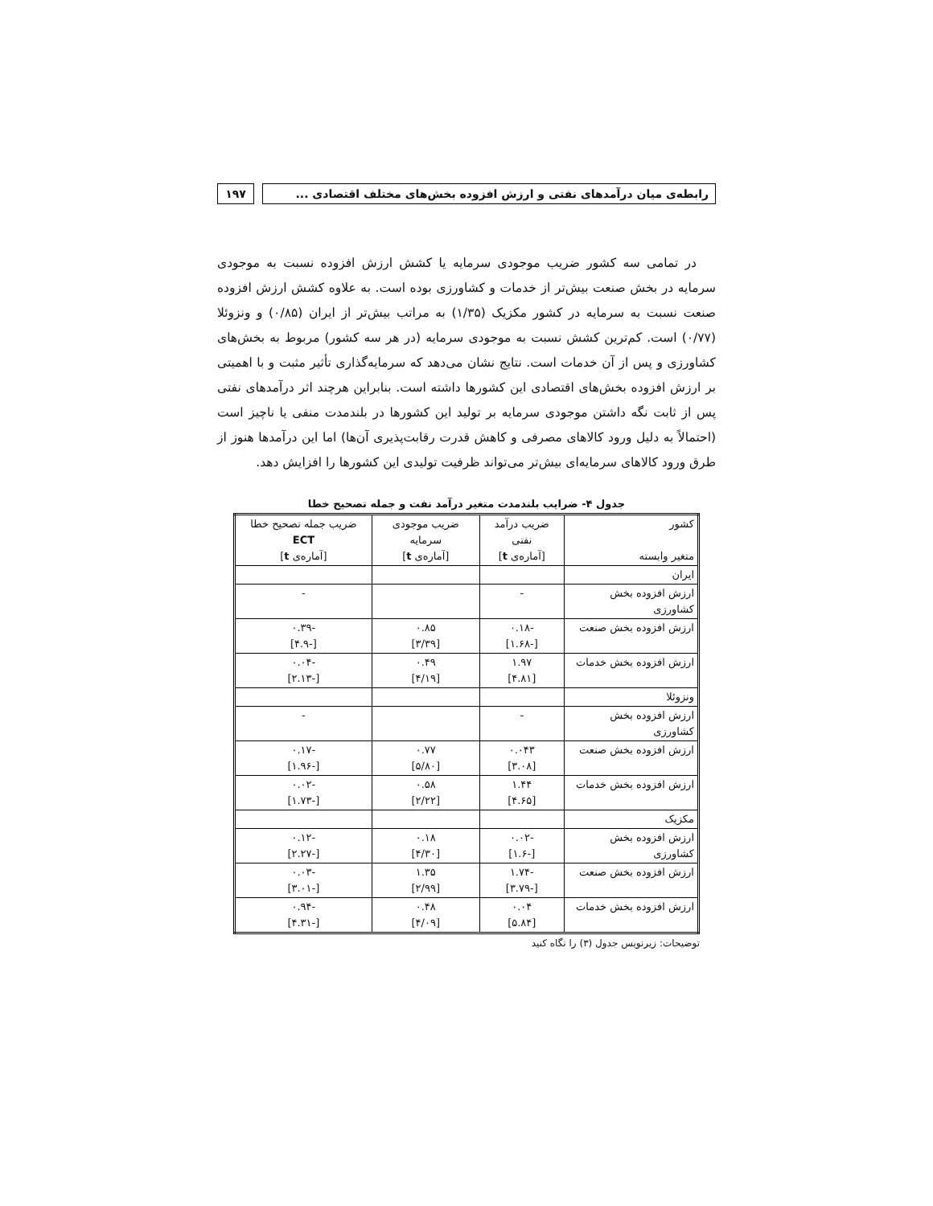رابطه‌ی میان درآمدهای نفتی و ارزش افزوده بخش‌های مختلف اقتصادی ...
۱۹۷
در تمامی سه کشور ضریب موجودی سرمایه یا کشش ارزش افزوده نسبت به موجودی سرمایه در بخش صنعت بیش‌تر از خدمات و کشاورزی بوده است. به علاوه کشش ارزش افزوده صنعت نسبت به سرمایه در کشور مکزیک (۱/۳۵) به مراتب بیش‌تر از ایران (۰/۸۵) و ونزوئلا (۰/۷۷) است. کم‌ترین کشش نسبت به موجودی سرمایه (در هر سه کشور) مربوط به بخش‌های کشاورزی و پس از آن خدمات است. نتایج نشان می‌دهد که سرمایه‌گذاری تأثیر مثبت و با اهمیتی بر ارزش افزوده بخش‌های اقتصادی این کشورها داشته است. بنابراین هرچند اثر درآمدهای نفتی پس از ثابت نگه داشتن موجودی سرمایه بر تولید این کشورها در بلندمدت منفی یا ناچیز است (احتمالاً به دلیل ورود کالاهای مصرفی و کاهش قدرت رقابت‌پذیری آن‌ها) اما این درآمدها هنوز از طرق ورود کالاهای سرمایه‌ای بیش‌تر می‌تواند ظرفیت تولیدی این کشورها را افزایش دهد.
جدول ۴- ضرایب بلندمدت متغیر درآمد نفت و جمله تصحیح خطا
| کشور متغیر وابسته | ضریب درآمد نفتی [آماره‌ی t ] | ضریب موجودی سرمایه [آماره‌ی t ] | ضریب جمله تصحیح خطا ECT [آماره‌ی t ] |
| --- | --- | --- | --- |
| ایران | | | |
| ارزش افزوده بخش کشاورزی | - | | - |
| ارزش افزوده بخش صنعت | -۰.۱۸ [-۱.۶۸] | ۰.۸۵ [۳/۳۹] | -۰.۳۹ [-۴.۹] |
| ارزش افزوده بخش خدمات | ۱.۹۷ [۴.۸۱] | ۰.۴۹ [۴/۱۹] | -۰.۰۴ [-۲.۱۳] |
| ونزوئلا | | | |
| ارزش افزوده بخش کشاورزی | - | | - |
| ارزش افزوده بخش صنعت | ۰.۰۴۳ [۳.۰۸] | ۰.۷۷ [۵/۸۰] | -۰.۱۷ [-۱.۹۶] |
| ارزش افزوده بخش خدمات | ۱.۴۴ [۴.۶۵] | ۰.۵۸ [۲/۲۲] | -۰.۰۲ [-۱.۷۳] |
| مکزیک | | | |
| ارزش افزوده بخش کشاورزی | -۰.۰۲ [-۱.۶] | ۰.۱۸ [۴/۳۰] | -۰.۱۲ [-۲.۲۷] |
| ارزش افزوده بخش صنعت | -۱.۷۴ [-۳.۷۹] | ۱.۳۵ [۲/۹۹] | -۰.۰۳ [-۳.۰۱] |
| ارزش افزوده بخش خدمات | ۰.۰۴ [۵.۸۴] | ۰.۴۸ [۴/۰۹] | -۰.۹۴ [-۴.۳۱] |
توضیحات: زیرنویس جدول (۳) را نگاه کنید